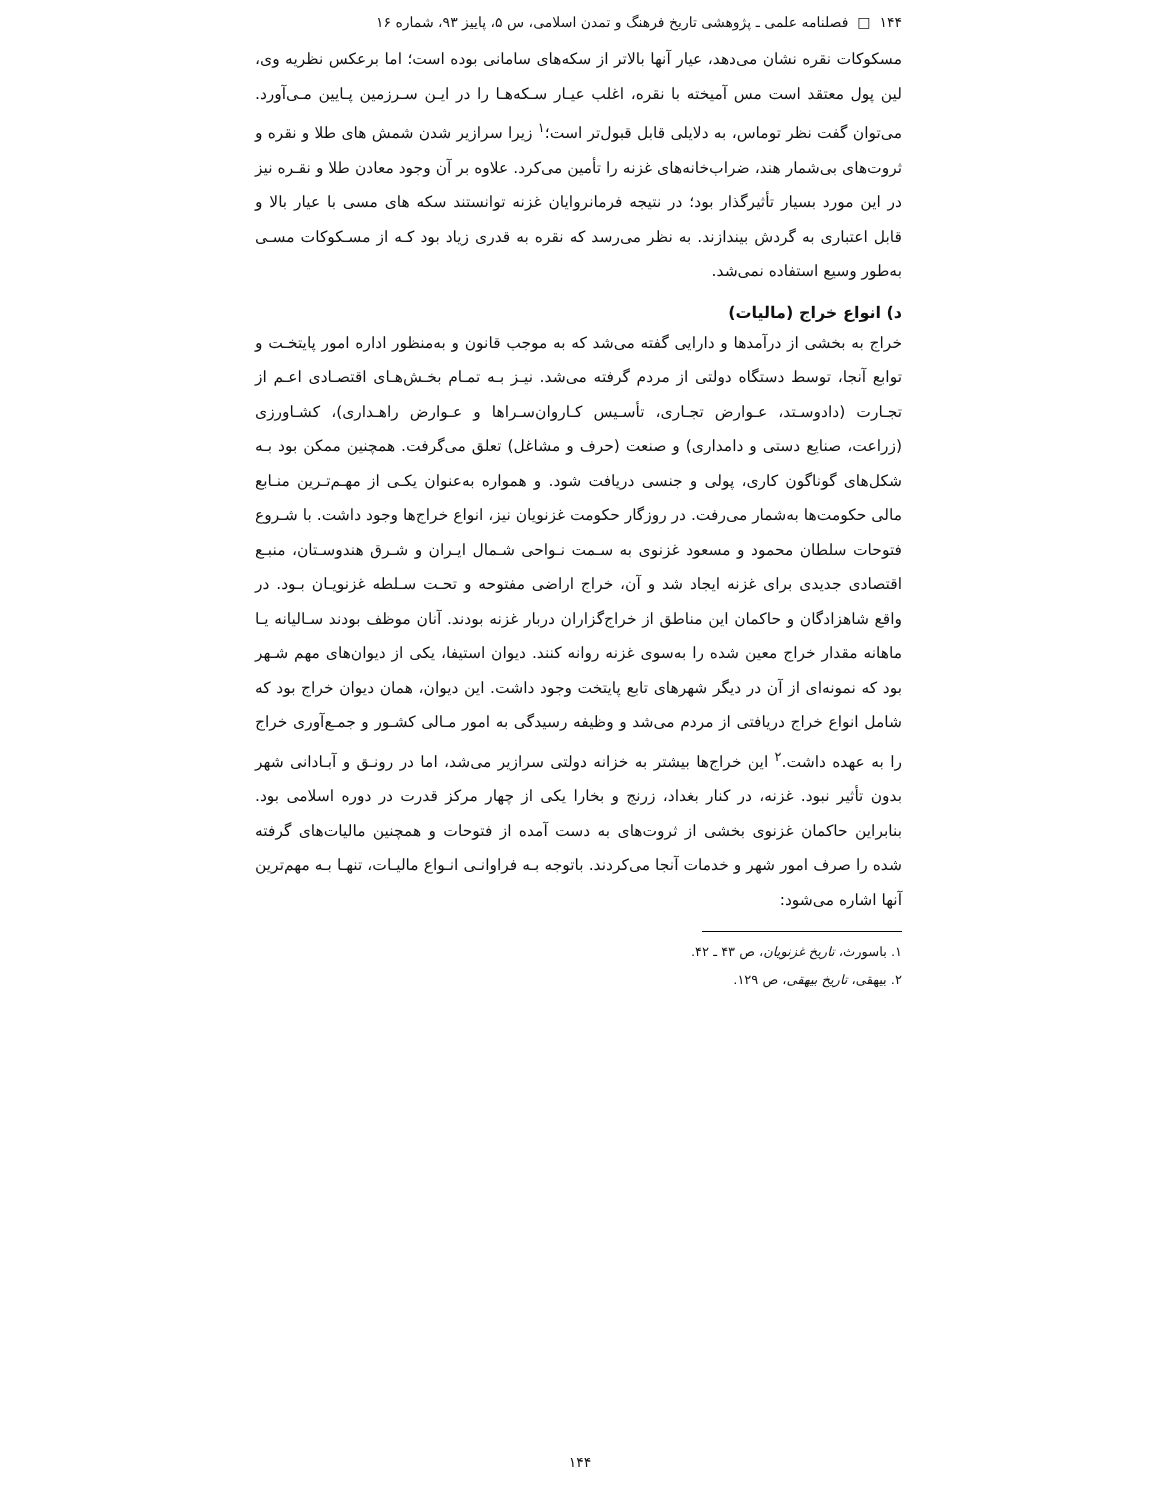۱۴۴ □ فصلنامه علمی ـ پژوهشی تاریخ فرهنگ و تمدن اسلامی، س ۵، پاییز ۹۳، شماره ۱۶
مسکوکات نقره نشان می‌دهد، عیار آنها بالاتر از سکه‌های سامانی بوده است؛ اما برعکس نظریه وی، لین پول معتقد است مس آمیخته با نقره، اغلب عیـار سـکه‌هـا را در ایـن سـرزمین پـایین مـی‌آورد. می‌توان گفت نظر توماس، به دلایلی قابل قبول‌تر است؛<sup>۱</sup> زیرا سرازیر شدن شمش های طلا و نقره و ثروت‌های بی‌شمار هند، ضراب‌خانه‌های غزنه را تأمین می‌کرد. علاوه بر آن وجود معادن طلا و نقـره نیز در این مورد بسیار تأثیرگذار بود؛ در نتیجه فرمانروایان غزنه توانستند سکه های مسی با عیار بالا و قابل اعتباری به گردش بیندازند. به نظر می‌رسد که نقره به قدری زیاد بود کـه از مسـکوکات مسـی به‌طور وسیع استفاده نمی‌شد.
د) انواع خراج (مالیات)
خراج به بخشی از درآمدها و دارایی گفته می‌شد که به موجب قانون و به‌منظور اداره امور پایتخـت و توابع آنجا، توسط دستگاه دولتی از مردم گرفته می‌شد. نیـز بـه تمـام بخـش‌هـای اقتصـادی اعـم از تجـارت (دادوسـتد، عـوارض تجـاری، تأسـیس کـاروان‌سـراها و عـوارض راهـداری)، کشـاورزی (زراعت، صنایع دستی و دامداری) و صنعت (حرف و مشاغل) تعلق می‌گرفت. همچنین ممکن بود بـه شکل‌های گوناگون کاری، پولی و جنسی دریافت شود. و همواره به‌عنوان یکـی از مهـم‌تـرین منـابع مالی حکومت‌ها به‌شمار می‌رفت. در روزگار حکومت غزنویان نیز، انواع خراج‌ها وجود داشت. با شـروع فتوحات سلطان محمود و مسعود غزنوی به سـمت نـواحی شـمال ایـران و شـرق هندوسـتان، منبـع اقتصادی جدیدی برای غزنه ایجاد شد و آن، خراج اراضی مفتوحه و تحـت سـلطه غزنویـان بـود. در واقع شاهزادگان و حاکمان این مناطق از خراج‌گزاران دربار غزنه بودند. آنان موظف بودند سـالیانه یـا ماهانه مقدار خراج معین شده را به‌سوی غزنه روانه کنند. دیوان استیفا، یکی از دیوان‌های مهم شـهر بود که نمونه‌ای از آن در دیگر شهرهای تابع پایتخت وجود داشت. این دیوان، همان دیوان خراج بود که شامل انواع خراج دریافتی از مردم می‌شد و وظیفه رسیدگی به امور مـالی کشـور و جمـع‌آوری خراج را به عهده داشت.<sup>۲</sup> این خراج‌ها بیشتر به خزانه دولتی سرازیر می‌شد، اما در رونـق و آبـادانی شهر بدون تأثیر نبود. غزنه، در کنار بغداد، زرنج و بخارا یکی از چهار مرکز قدرت در دوره اسلامی بود. بنابراین حاکمان غزنوی بخشی از ثروت‌های به دست آمده از فتوحات و همچنین مالیات‌های گرفته شده را صرف امور شهر و خدمات آنجا می‌کردند. باتوجه بـه فراوانـی انـواع مالیـات، تنهـا بـه مهم‌ترین آنها اشاره می‌شود:
۱. باسورث، تاریخ غزنویان، ص ۴۳ ـ ۴۲.
۲. بیهقی، تاریخ بیهقی، ص ۱۲۹.
۱۴۴